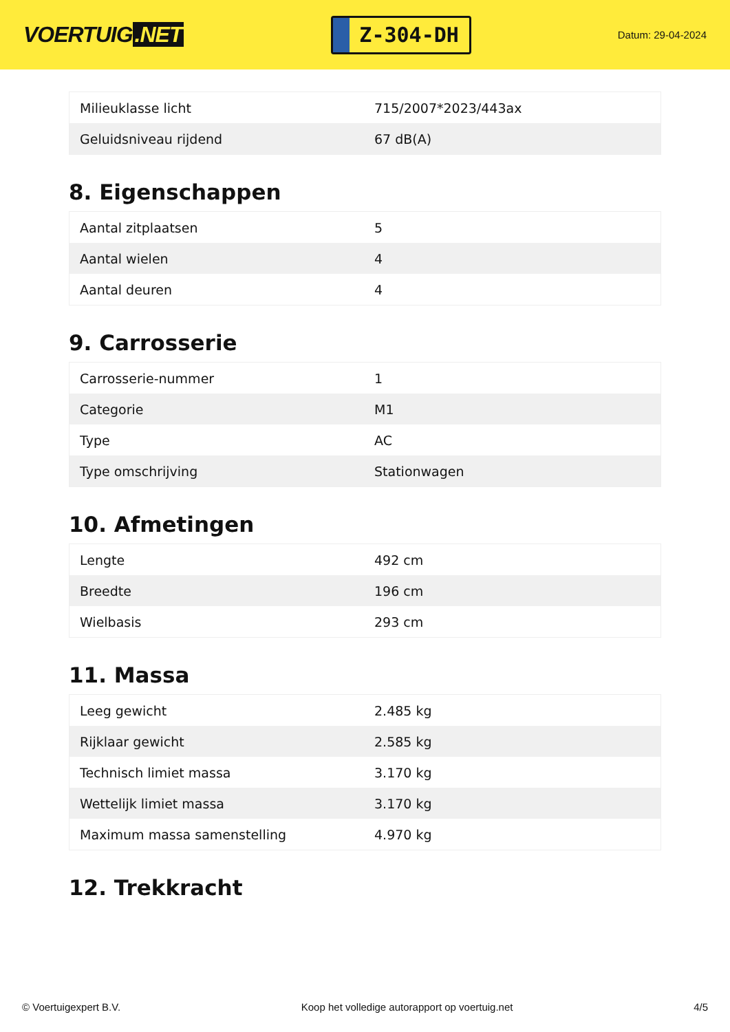VOERTUIG.NET
Z-304-DH
Datum: 29-04-2024
| Milieuklasse licht | 715/2007*2023/443ax |
| Geluidsniveau rijdend | 67 dB(A) |
8. Eigenschappen
| Aantal zitplaatsen | 5 |
| Aantal wielen | 4 |
| Aantal deuren | 4 |
9. Carrosserie
| Carrosserie-nummer | 1 |
| Categorie | M1 |
| Type | AC |
| Type omschrijving | Stationwagen |
10. Afmetingen
| Lengte | 492 cm |
| Breedte | 196 cm |
| Wielbasis | 293 cm |
11. Massa
| Leeg gewicht | 2.485 kg |
| Rijklaar gewicht | 2.585 kg |
| Technisch limiet massa | 3.170 kg |
| Wettelijk limiet massa | 3.170 kg |
| Maximum massa samenstelling | 4.970 kg |
12. Trekkracht
© Voertuigexpert B.V. Koop het volledige autorapport op voertuig.net 4/5